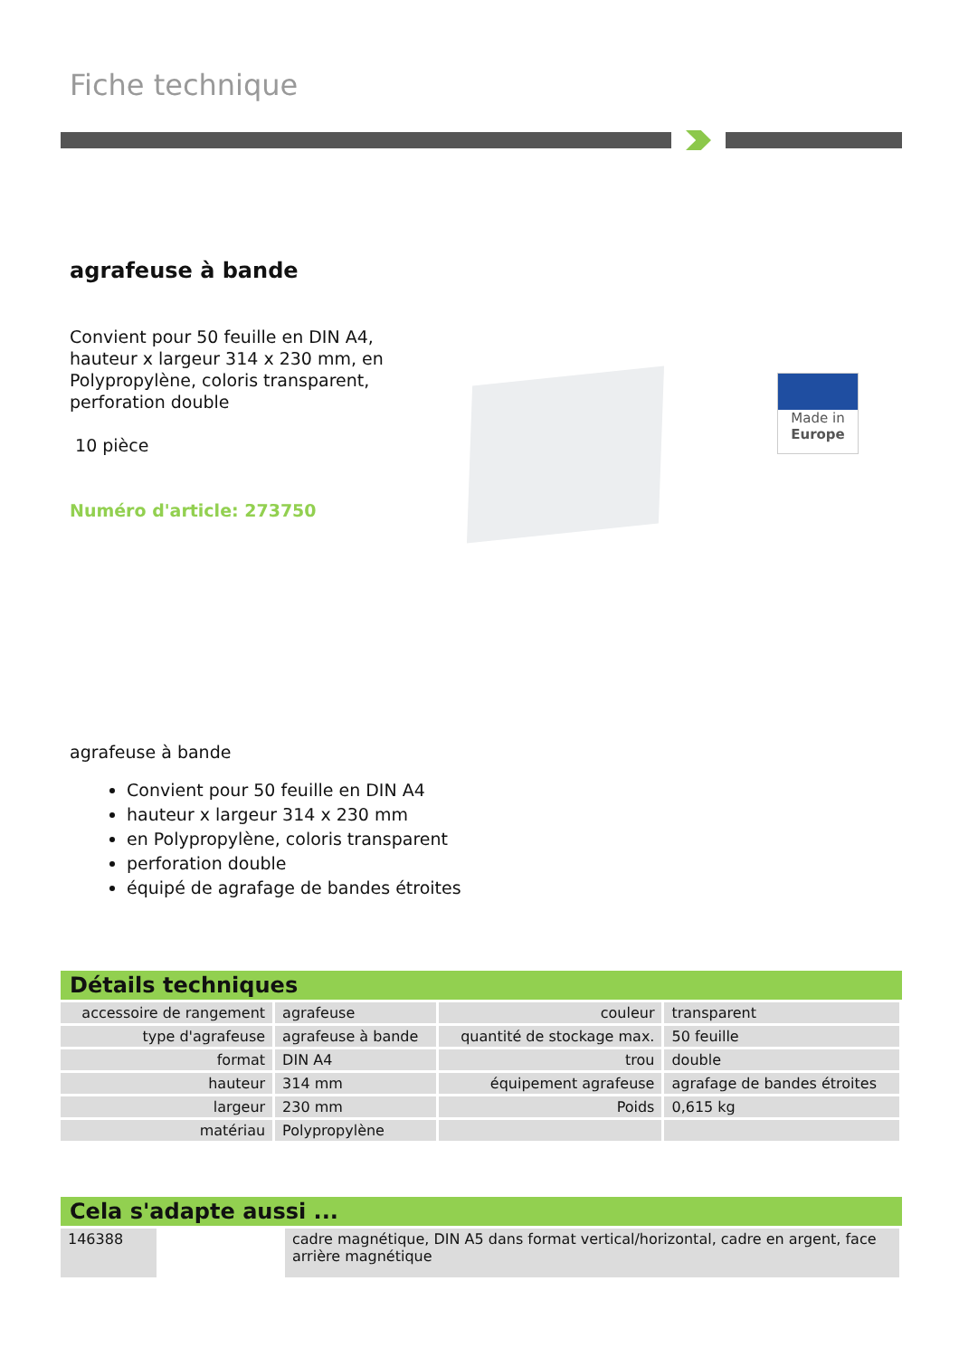Fiche technique
agrafeuse à bande
Convient pour 50 feuille en DIN A4, hauteur x largeur 314 x 230 mm, en Polypropylène, coloris transparent, perforation double
10 pièce
Numéro d'article: 273750
Made in
Europe
agrafeuse à bande
Convient pour 50 feuille en DIN A4
hauteur x largeur 314 x 230 mm
en Polypropylène, coloris transparent
perforation double
équipé de agrafage de bandes étroites
Détails techniques
| accessoire de rangement | agrafeuse | couleur | transparent |
| type d'agrafeuse | agrafeuse à bande | quantité de stockage max. | 50 feuille |
| format | DIN A4 | trou | double |
| hauteur | 314 mm | équipement agrafeuse | agrafage de bandes étroites |
| largeur | 230 mm | Poids | 0,615 kg |
| matériau | Polypropylène | | |
Cela s'adapte aussi ...
| 146388 | | cadre magnétique, DIN A5 dans format vertical/horizontal, cadre en argent, face arrière magnétique |